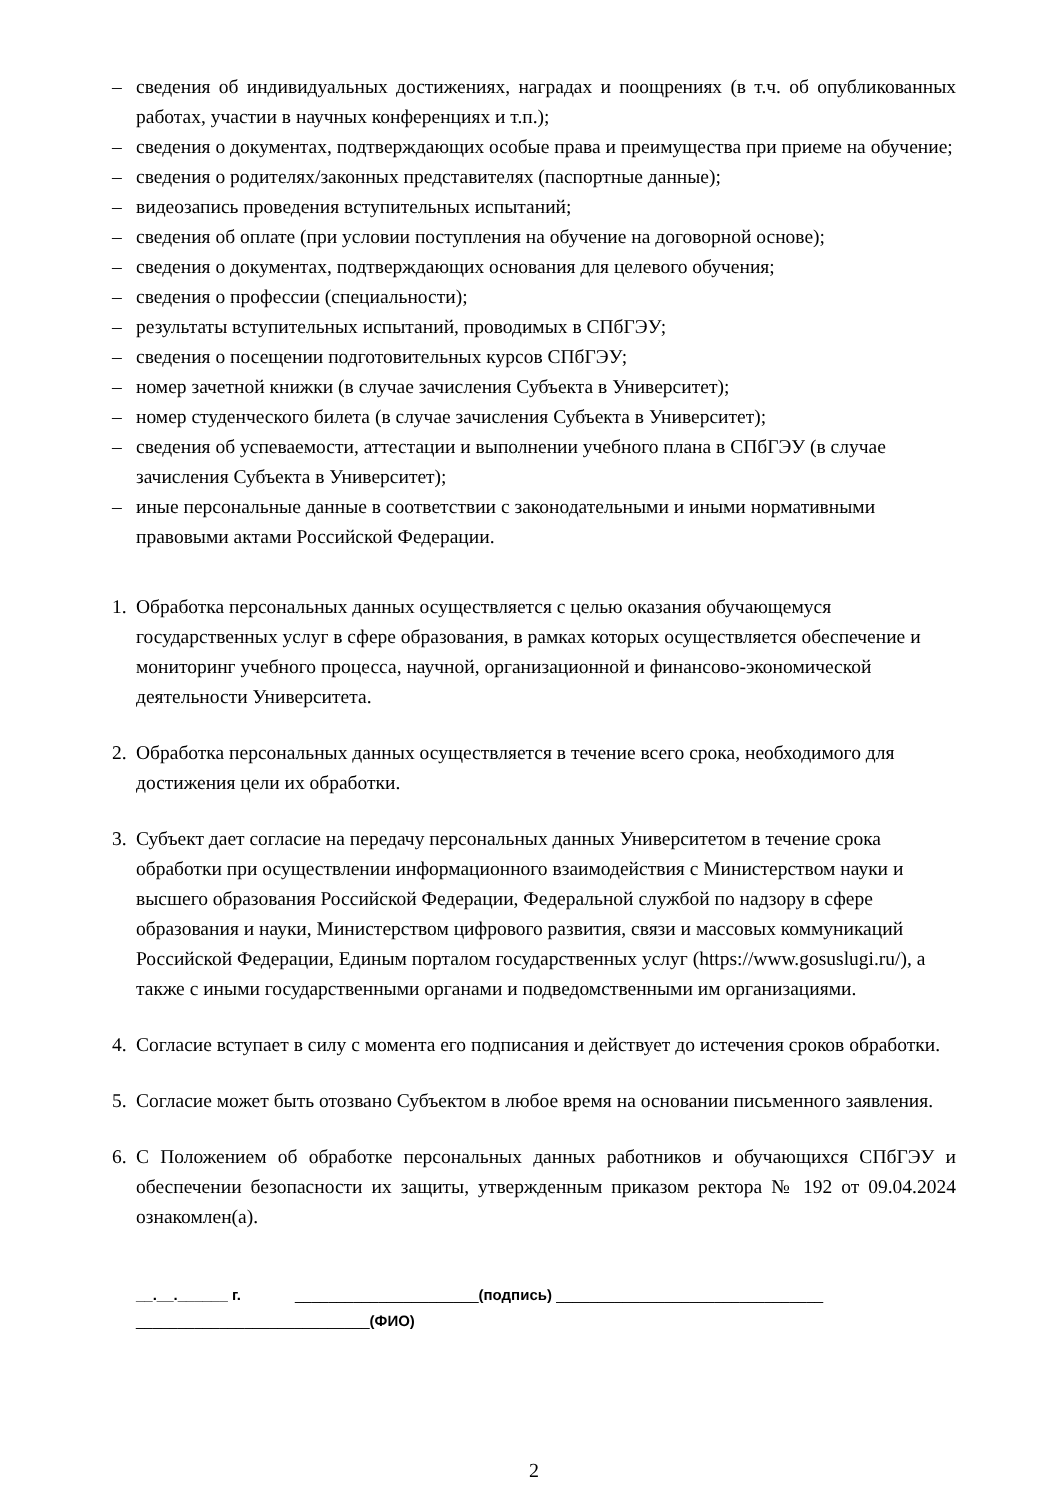– сведения об индивидуальных достижениях, наградах и поощрениях (в т.ч. об опубликованных работах, участии в научных конференциях и т.п.);
– сведения о документах, подтверждающих особые права и преимущества при приеме на обучение;
– сведения о родителях/законных представителях (паспортные данные);
– видеозапись проведения вступительных испытаний;
– сведения об оплате (при условии поступления на обучение на договорной основе);
– сведения о документах, подтверждающих основания для целевого обучения;
– сведения о профессии (специальности);
– результаты вступительных испытаний, проводимых в СПбГЭУ;
– сведения о посещении подготовительных курсов СПбГЭУ;
– номер зачетной книжки (в случае зачисления Субъекта в Университет);
– номер студенческого билета (в случае зачисления Субъекта в Университет);
– сведения об успеваемости, аттестации и выполнении учебного плана в СПбГЭУ (в случае зачисления Субъекта в Университет);
– иные персональные данные в соответствии с законодательными и иными нормативными правовыми актами Российской Федерации.
1. Обработка персональных данных осуществляется с целью оказания обучающемуся государственных услуг в сфере образования, в рамках которых осуществляется обеспечение и мониторинг учебного процесса, научной, организационной и финансово-экономической деятельности Университета.
2. Обработка персональных данных осуществляется в течение всего срока, необходимого для достижения цели их обработки.
3. Субъект дает согласие на передачу персональных данных Университетом в течение срока обработки при осуществлении информационного взаимодействия с Министерством науки и высшего образования Российской Федерации, Федеральной службой по надзору в сфере образования и науки, Министерством цифрового развития, связи и массовых коммуникаций Российской Федерации, Единым порталом государственных услуг (https://www.gosuslugi.ru/), а также с иными государственными органами и подведомственными им организациями.
4. Согласие вступает в силу с момента его подписания и действует до истечения сроков обработки.
5. Согласие может быть отозвано Субъектом в любое время на основании письменного заявления.
6. С Положением об обработке персональных данных работников и обучающихся СПбГЭУ и обеспечении безопасности их защиты, утвержденным приказом ректора № 192 от 09.04.2024 ознакомлен(а).
__.__.______ г. ______________________(подпись) ________________________________
____________________________(ФИО)
2